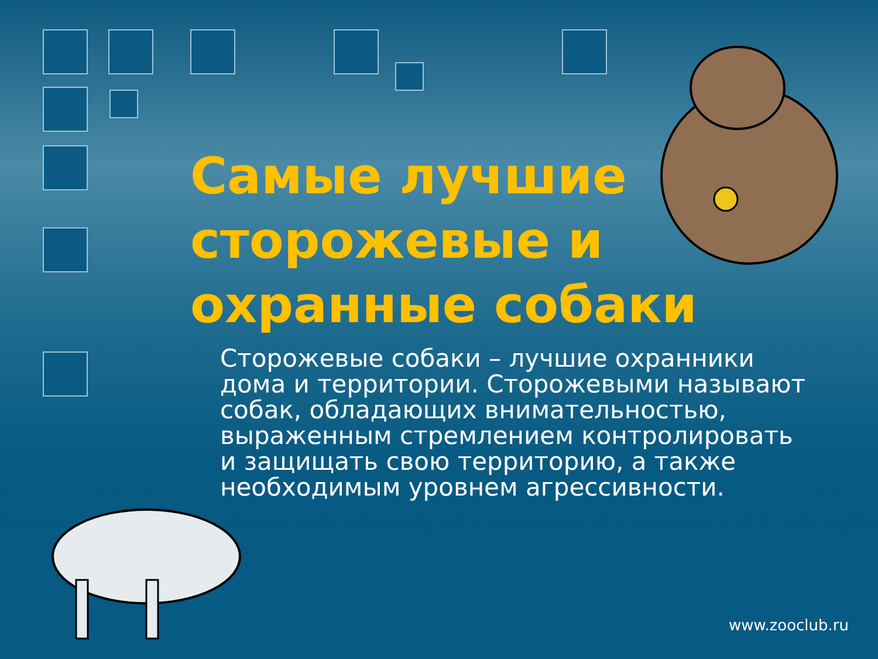Самые лучшие
сторожевые и
охранные собаки
Сторожевые собаки – лучшие охранники дома и территории. Сторожевыми называют собак, обладающих внимательностью, выраженным стремлением контролировать и защищать свою территорию, а также необходимым уровнем агрессивности.
www.zooclub.ru